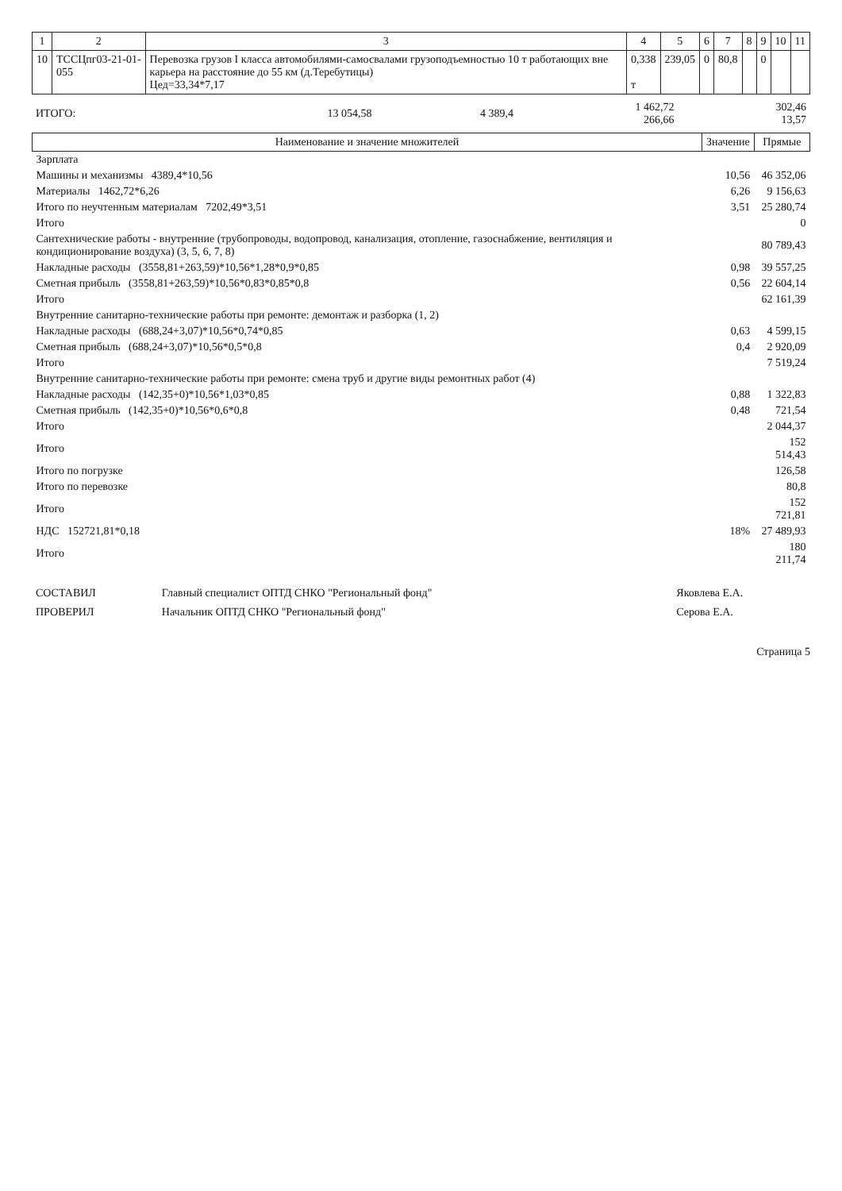| 1 | 2 | 3 | 4 | 5 | 6 | 7 | 8 | 9 | 10 | 11 |
| --- | --- | --- | --- | --- | --- | --- | --- | --- | --- | --- |
| 10 | ТССЦпг03-21-01-055 | Перевозка грузов I класса автомобилями-самосвалами грузоподъемностью 10 т работающих вне карьера на расстояние до 55 км (д.Теребутицы) Цед=33,34*7,17 | 0,338 т | 239,05 | 0 | 80,8 | | 0 | | |
| ИТОГО: | 13 054,58 | 4 389,4 | 1 462,72 266,66 | 302,46 13,57 |
| Наименование и значение множителей | Значение | Прямые |
| --- | --- | --- |
| Зарплата | | |
| Машины и механизмы 4389,4*10,56 | 10,56 | 46 352,06 |
| Материалы 1462,72*6,26 | 6,26 | 9 156,63 |
| Итого по неучтенным материалам 7202,49*3,51 | 3,51 | 25 280,74 |
| Итого | | 0 |
| Сантехнические работы - внутренние (трубопроводы, водопровод, канализация, отопление, газоснабжение, вентиляция и кондиционирование воздуха) (3, 5, 6, 7, 8) | | 80 789,43 |
| Накладные расходы (3558,81+263,59)*10,56*1,28*0,9*0,85 | 0,98 | 39 557,25 |
| Сметная прибыль (3558,81+263,59)*10,56*0,83*0,85*0,8 | 0,56 | 22 604,14 |
| Итого | | 62 161,39 |
| Внутренние санитарно-технические работы при ремонте: демонтаж и разборка (1, 2) | | |
| Накладные расходы (688,24+3,07)*10,56*0,74*0,85 | 0,63 | 4 599,15 |
| Сметная прибыль (688,24+3,07)*10,56*0,5*0,8 | 0,4 | 2 920,09 |
| Итого | | 7 519,24 |
| Внутренние санитарно-технические работы при ремонте: смена труб и другие виды ремонтных работ (4) | | |
| Накладные расходы (142,35+0)*10,56*1,03*0,85 | 0,88 | 1 322,83 |
| Сметная прибыль (142,35+0)*10,56*0,6*0,8 | 0,48 | 721,54 |
| Итого | | 2 044,37 |
| Итого | | 152 514,43 |
| Итого по погрузке | | 126,58 |
| Итого по перевозке | | 80,8 |
| Итого | | 152 721,81 |
| НДС 152721,81*0,18 | 18% | 27 489,93 |
| Итого | | 180 211,74 |
| СОСТАВИЛ | Главный специалист ОПТД СНКО "Региональный фонд" | Яковлева Е.А. |
| ПРОВЕРИЛ | Начальник ОПТД СНКО "Региональный фонд" | Серова Е.А. |
Страница 5